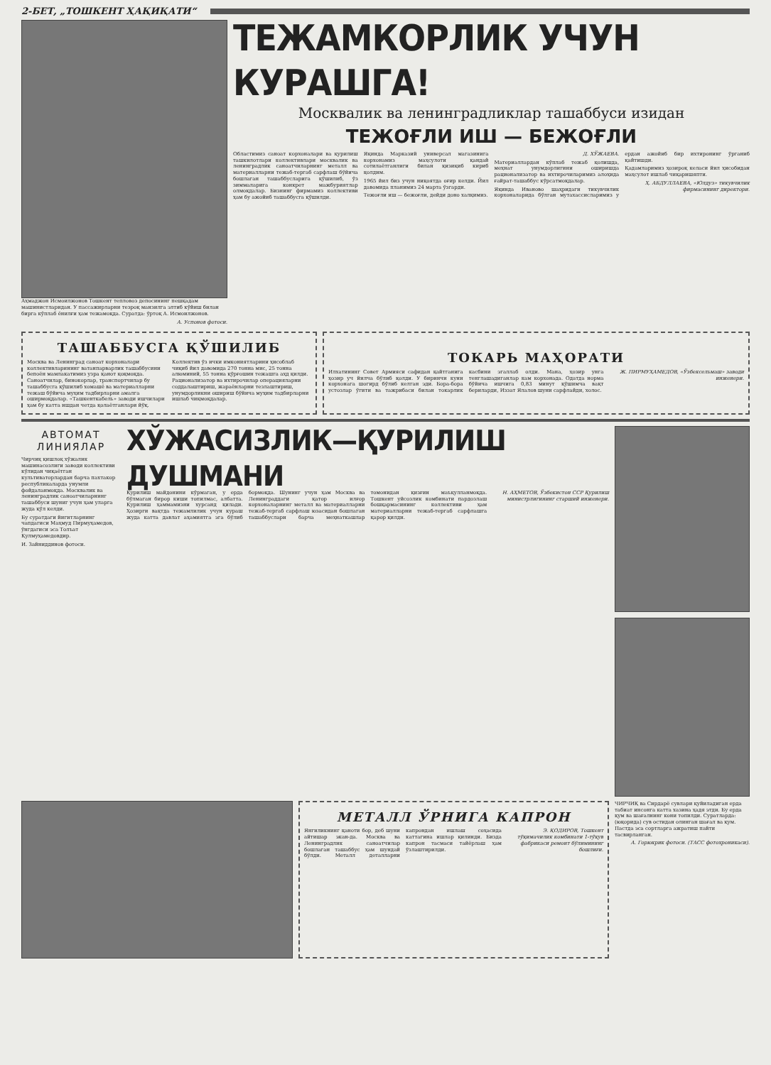2-БЕТ, „ТОШКЕНТ ҲАҚИҚАТИ“
Аҳмаджон Исмоилжонов Тошкент тепловоз депосининг пешқадам машинистларидан. У пассажирларни тезроқ манзилга элтиб кўйиш билан бирга кўплаб ёнилғи ҳам тежамоқда. Суратда: ўртоқ А. Исмоилжонов.
А. Успонов фотоси.
ТЕЖАМКОРЛИК УЧУН КУРАШГА!
Москвалик ва ленинградликлар ташаббуси изидан
ТЕЖОҒЛИ ИШ — БЕЖОҒЛИ
Областимиз саноат корхоналари ва қурилиш ташкилотлари коллективлари москвалик ва ленинградлик саноатчиларнинг металл ва материалларни тежаб-тергаб сарфлаш бўйича бошлаган ташаббусларига қўшилиб, ўз зиммаларига конкрет мажбуриятлар олмоқдалар. Бизнинг фирмамиз коллективи ҳам бу ажойиб ташаббусга қўшилди.
Яқинда Марказий универсал магазинига корхонамиз маҳсулоти қандай сотилаётганлиги билан қизиқиб кириб қолдим.
1965 йил биз учун ниқоятда оғир келди. Йил давомида планимиз 24 марта ўзгарди.
Тежоғли иш — бежоғли, дейди доно халқимиз.
Д. ХЎЖАЕВА.
Материаллардан кўплаб тежаб қолишда, меҳнат унумдорлигини оширишда рационализатор ва ихтирочиларимиз алоҳида ғайрат-ташаббус кўрсатмоқдалар.
Яқинда Иваново шаҳридаги тикувчилик корхоналарида бўлган мутахассисларимиз у ердан ажойиб бир ихтиронинг ўрганиб қайтишди.
Қадамларимиз ҳозироқ келаси йил ҳисобидан маҳсулот ишлаб чиқаришяпти.
Ҳ. АБДУЛЛАЕВА, «Юлдуз» тикувчилик фирмасининг директори.
ТАШАББУСГА ҚЎШИЛИБ
Москва ва Ленинград саноат корхоналари коллективларининг ватанпарварлик ташаббусини бепоён мамлакатимиз узра қанот қоқмоқда. Саноатчилар, бинокорлар, транспортчилар бу ташаббусга қўшилиб хомашё ва материалларни тежаш бўйича муҳим тадбирларни амалга оширмоқдалар. «Ташкенткабель» заводи ишчилари ҳам бу катта ишдан четда қолаётганлари йўқ. Коллектив ўз ички имкониятларини ҳисоблаб чиқиб йил давомида 270 тонна мис, 25 тонна алюминий, 55 тонна қўрғошин тежашга аҳд қилди. Рационализатор ва ихтирочилар операцияларни соддалаштириш, жараёнларни тезлаштириш, унумдорликни ошириш бўйича муҳим тадбирларни ишлаб чиқмоқдалар.
ТОКАРЬ МАҲОРАТИ
Илхатининг Совет Армияси сафидан қайтганига ҳозир уч йилча бўлиб қолди. У биринчи куни корхонага шогирд бўлиб келган эди. Бора-бора устозлар ўгити ва тажрибаси билан токарлик касбини эгаллаб олди. Мана, ҳозир унга тенглашадиганлар кам корхонада. Одатда норма бўйича ишчига 0,83 минут қўшимча вақт бериларди, Иззат Ялалов шуни сарфлайди, холос.
Ж. ПИРМУҲАМЕДОВ, «Ўзбексельмаш» заводи инженери.
АВТОМАТ ЛИНИЯЛАР
Чирчиқ қишлоқ хўжалик машинасозлиги заводи коллективи кўлидан чиқаётган культиваторлардан барча паxтакор республикаларда унумли фойдаланмоқда. Москвалик ва ленинградлик саноатчиларнинг ташаббуси шуниг учун ҳам уларга жуда қўл келди.
Бу суратдаги йигитларнинг чапдагиси Маҳмуд Пирмуҳамедов, ўнгдагиси эса Толъат Қулмуҳамедовдир.
И. Зайниддинов фотоси.
ХЎЖАСИЗЛИК—ҚУРИЛИШ ДУШМАНИ
Қурилиш майдонини кўрмаган, у ерда бўлмаган бирор киши топилмас, албатта. Қурилиш ҳаммамизни хурсанд қилади. Ҳозирги вақтда тежамлилик учун кураш жуда катта давлат аҳамиятга эга бўлиб бормоқда. Шунинг учун ҳам Москва ва Ленинграддаги қатор илғор корхоналарнинг металл ва материалларни тежаб-тергаб сарфлаш юзасидан бошлаган ташаббуслари барча меҳнаткашлар томонидан қизғин маъқулланмоқда. Тошкент уйсозлик комбинати пардозлаш бошқармасининг коллективи ҳам материалларни тежаб-тергаб сарфлашга қарор қилди.
Н. АҲМЕТОВ, Ўзбекистон ССР Қурилиш министрлигининг старший инженери.
МЕТАЛЛ ЎРНИГА КАПРОН
Янгиликнинг қаноти бор, деб шуни айтишар экан-да. Москва ва Ленинградлик саноатчилар бошлаган ташаббус ҳам шундай бўлди. Металл деталларни капрондан ишлаш соҳасида каттагина ишлар қилинди. Бизда капрон тасмаси тайёрлаш ҳам ўзлаштирилди.
Э. ҚОДИРОВ, Тошкент тўқимачилик комбинати 1-тўқув фабрикаси ремонт бўлимининг бошлиғи.
ЧИРЧИҚ ва Сирдарё сувлари қуйиладиган ерда табиат инсонга катта хазина ҳадя этди. Бу ерда қум ва шағалнинг кони топилди. Суратларда: (юқорида) сув остидан олинган шағал ва қум. Пастда эса сортларга ажратиш пайти тасвирланган.
А. Горюкрик фотоси. (ТАСС фотохроникаси).